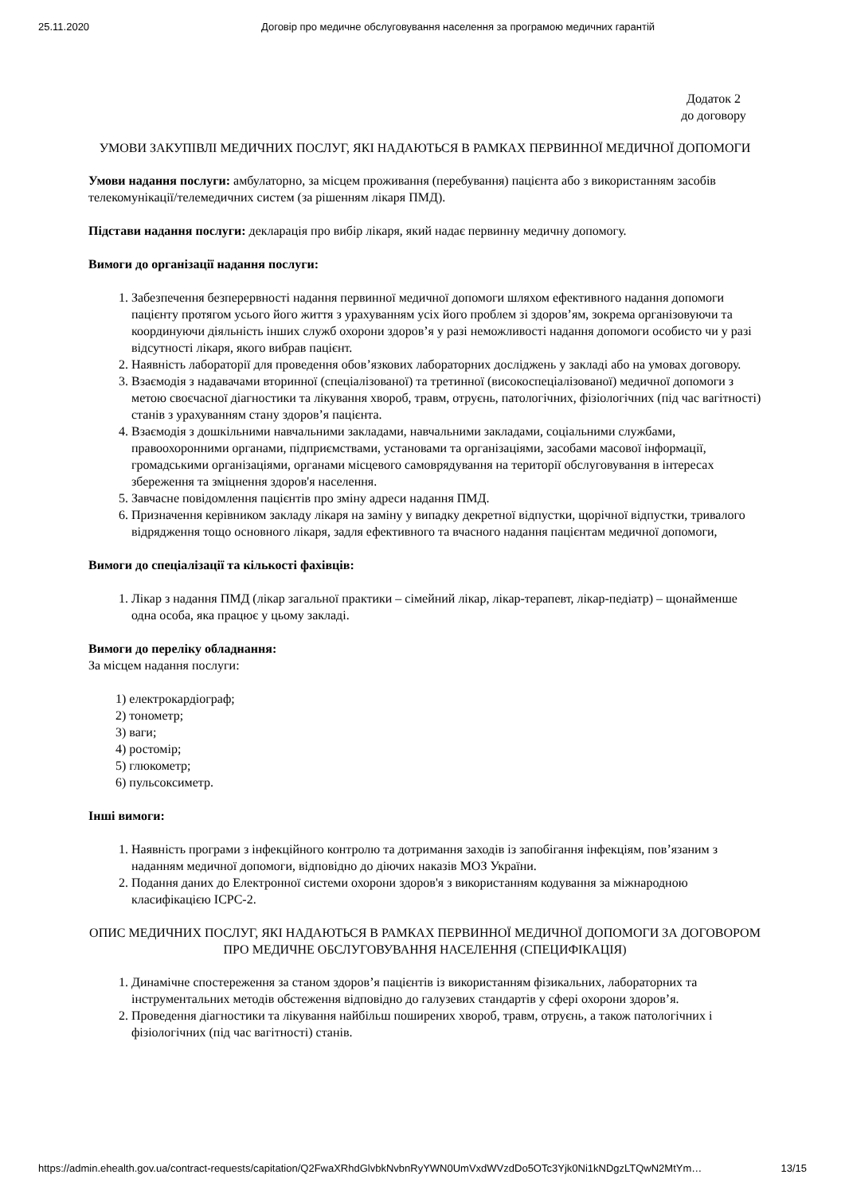25.11.2020 Договір про медичне обслуговування населення за програмою медичних гарантій
Додаток 2
до договору
УМОВИ ЗАКУПІВЛІ МЕДИЧНИХ ПОСЛУГ, ЯКІ НАДАЮТЬСЯ В РАМКАХ ПЕРВИННОЇ МЕДИЧНОЇ ДОПОМОГИ
Умови надання послуги: амбулаторно, за місцем проживання (перебування) пацієнта або з використанням засобів телекомунікації/телемедичних систем (за рішенням лікаря ПМД).
Підстави надання послуги: декларація про вибір лікаря, який надає первинну медичну допомогу.
Вимоги до організації надання послуги:
1. Забезпечення безперервності надання первинної медичної допомоги шляхом ефективного надання допомоги пацієнту протягом усього його життя з урахуванням усіх його проблем зі здоров’ям, зокрема організовуючи та координуючи діяльність інших служб охорони здоров’я у разі неможливості надання допомоги особисто чи у разі відсутності лікаря, якого вибрав пацієнт.
2. Наявність лабораторії для проведення обов’язкових лабораторних досліджень у закладі або на умовах договору.
3. Взаємодія з надавачами вторинної (спеціалізованої) та третинної (високоспеціалізованої) медичної допомоги з метою своєчасної діагностики та лікування хвороб, травм, отруєнь, патологічних, фізіологічних (під час вагітності) станів з урахуванням стану здоров’я пацієнта.
4. Взаємодія з дошкільними навчальними закладами, навчальними закладами, соціальними службами, правоохоронними органами, підприємствами, установами та організаціями, засобами масової інформації, громадськими організаціями, органами місцевого самоврядування на території обслуговування в інтересах збереження та зміцнення здоров'я населення.
5. Завчасне повідомлення пацієнтів про зміну адреси надання ПМД.
6. Призначення керівником закладу лікаря на заміну у випадку декретної відпустки, щорічної відпустки, тривалого відрядження тощо основного лікаря, задля ефективного та вчасного надання пацієнтам медичної допомоги,
Вимоги до спеціалізації та кількості фахівців:
1. Лікар з надання ПМД (лікар загальної практики – сімейний лікар, лікар-терапевт, лікар-педіатр) – щонайменше одна особа, яка працює у цьому закладі.
Вимоги до переліку обладнання:
За місцем надання послуги:
1) електрокардіограф;
2) тонометр;
3) ваги;
4) ростомір;
5) глюкометр;
6) пульсоксиметр.
Інші вимоги:
1. Наявність програми з інфекційного контролю та дотримання заходів із запобігання інфекціям, пов’язаним з наданням медичної допомоги, відповідно до діючих наказів МОЗ України.
2. Подання даних до Електронної системи охорони здоров'я з використанням кодування за міжнародною класифікацією ICPC-2.
ОПИС МЕДИЧНИХ ПОСЛУГ, ЯКІ НАДАЮТЬСЯ В РАМКАХ ПЕРВИННОЇ МЕДИЧНОЇ ДОПОМОГИ ЗА ДОГОВОРОМ ПРО МЕДИЧНЕ ОБСЛУГОВУВАННЯ НАСЕЛЕННЯ (СПЕЦИФІКАЦІЯ)
1. Динамічне спостереження за станом здоров’я пацієнтів із використанням фізикальних, лабораторних та інструментальних методів обстеження відповідно до галузевих стандартів у сфері охорони здоров’я.
2. Проведення діагностики та лікування найбільш поширених хвороб, травм, отруєнь, а також патологічних і фізіологічних (під час вагітності) станів.
https://admin.ehealth.gov.ua/contract-requests/capitation/Q2FwaXRhdGlvbkNvbnRyYWN0UmVxdWVzdDo5OTc3Yjk0Ni1kNDgzLTQwN2MtYm… 13/15